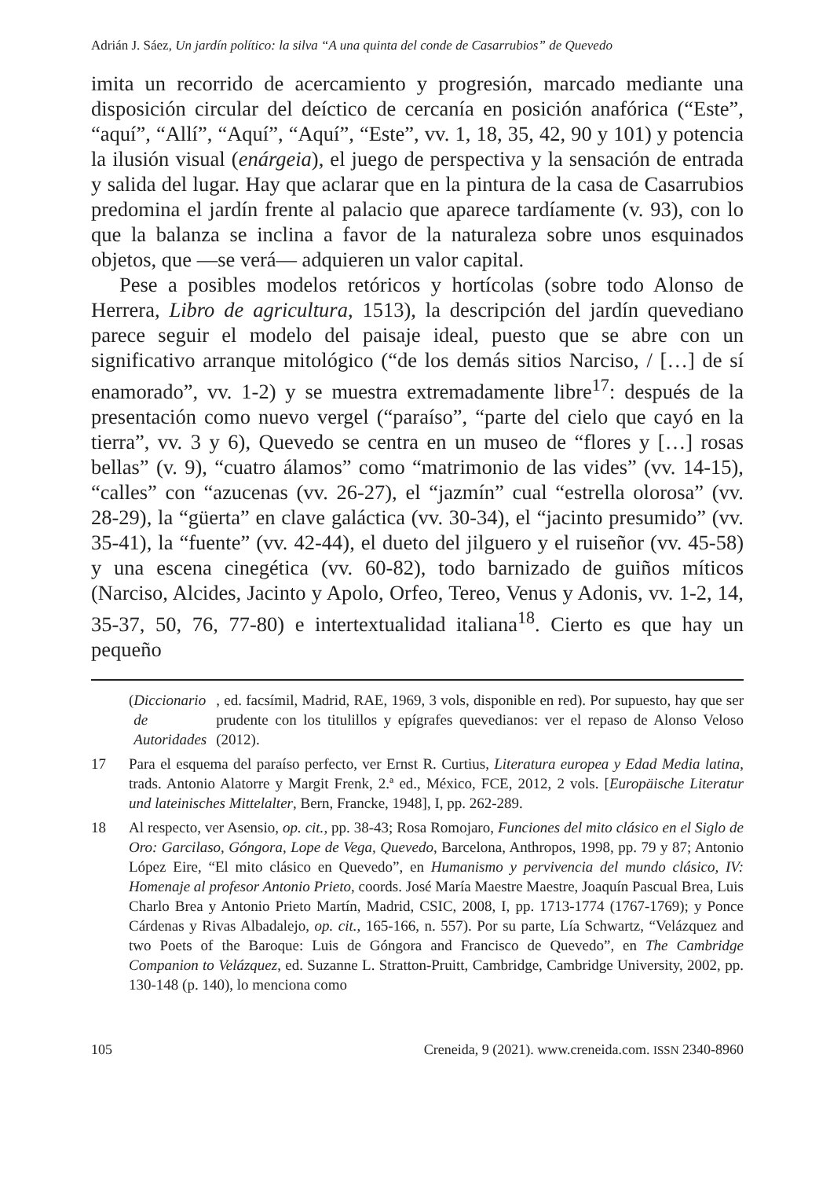Adrián J. Sáez, Un jardín político: la silva “A una quinta del conde de Casarrubios” de Quevedo
imita un recorrido de acercamiento y progresión, marcado mediante una disposición circular del deíctico de cercanía en posición anafórica (“Este”, “aquí”, “Allí”, “Aquí”, “Aquí”, “Este”, vv. 1, 18, 35, 42, 90 y 101) y potencia la ilusión visual (enárgeia), el juego de perspectiva y la sensación de entrada y salida del lugar. Hay que aclarar que en la pintura de la casa de Casarrubios predomina el jardín frente al palacio que aparece tardíamente (v. 93), con lo que la balanza se inclina a favor de la naturaleza sobre unos esquinados objetos, que —se verá— adquieren un valor capital.
Pese a posibles modelos retóricos y hortícolas (sobre todo Alonso de Herrera, Libro de agricultura, 1513), la descripción del jardín quevediano parece seguir el modelo del paisaje ideal, puesto que se abre con un significativo arranque mitológico (“de los demás sitios Narciso, / […] de sí enamorado”, vv. 1-2) y se muestra extremadamente libre<sup>17</sup>: después de la presentación como nuevo vergel (“paraíso”, “parte del cielo que cayó en la tierra”, vv. 3 y 6), Quevedo se centra en un museo de “flores y […] rosas bellas” (v. 9), “cuatro álamos” como “matrimonio de las vides” (vv. 14-15), “calles” con “azucenas (vv. 26-27), el “jazmín” cual “estrella olorosa” (vv. 28-29), la “güerta” en clave galáctica (vv. 30-34), el “jacinto presumido” (vv. 35-41), la “fuente” (vv. 42-44), el dueto del jilguero y el ruiseñor (vv. 45-58) y una escena cinegética (vv. 60-82), todo barnizado de guiños míticos (Narciso, Alcides, Jacinto y Apolo, Orfeo, Tereo, Venus y Adonis, vv. 1-2, 14, 35-37, 50, 76, 77-80) e intertextualidad italiana<sup>18</sup>. Cierto es que hay un pequeño
(Diccionario de Autoridades, ed. facsímil, Madrid, RAE, 1969, 3 vols, disponible en red). Por supuesto, hay que ser prudente con los titulillos y epígrafes quevedianos: ver el repaso de Alonso Veloso (2012).
17 Para el esquema del paraíso perfecto, ver Ernst R. Curtius, Literatura europea y Edad Media latina, trads. Antonio Alatorre y Margit Frenk, 2.ª ed., México, FCE, 2012, 2 vols. [Europäische Literatur und lateinisches Mittelalter, Bern, Francke, 1948], I, pp. 262-289.
18 Al respecto, ver Asensio, op. cit., pp. 38-43; Rosa Romojaro, Funciones del mito clásico en el Siglo de Oro: Garcilaso, Góngora, Lope de Vega, Quevedo, Barcelona, Anthropos, 1998, pp. 79 y 87; Antonio López Eire, “El mito clásico en Quevedo”, en Humanismo y pervivencia del mundo clásico, IV: Homenaje al profesor Antonio Prieto, coords. José María Maestre Maestre, Joaquín Pascual Brea, Luis Charlo Brea y Antonio Prieto Martín, Madrid, CSIC, 2008, I, pp. 1713-1774 (1767-1769); y Ponce Cárdenas y Rivas Albadalejo, op. cit., 165-166, n. 557). Por su parte, Lía Schwartz, “Velázquez and two Poets of the Baroque: Luis de Góngora and Francisco de Quevedo”, en The Cambridge Companion to Velázquez, ed. Suzanne L. Stratton-Pruitt, Cambridge, Cambridge University, 2002, pp. 130-148 (p. 140), lo menciona como
105 Creneida, 9 (2021). www.creneida.com. ISSN 2340-8960